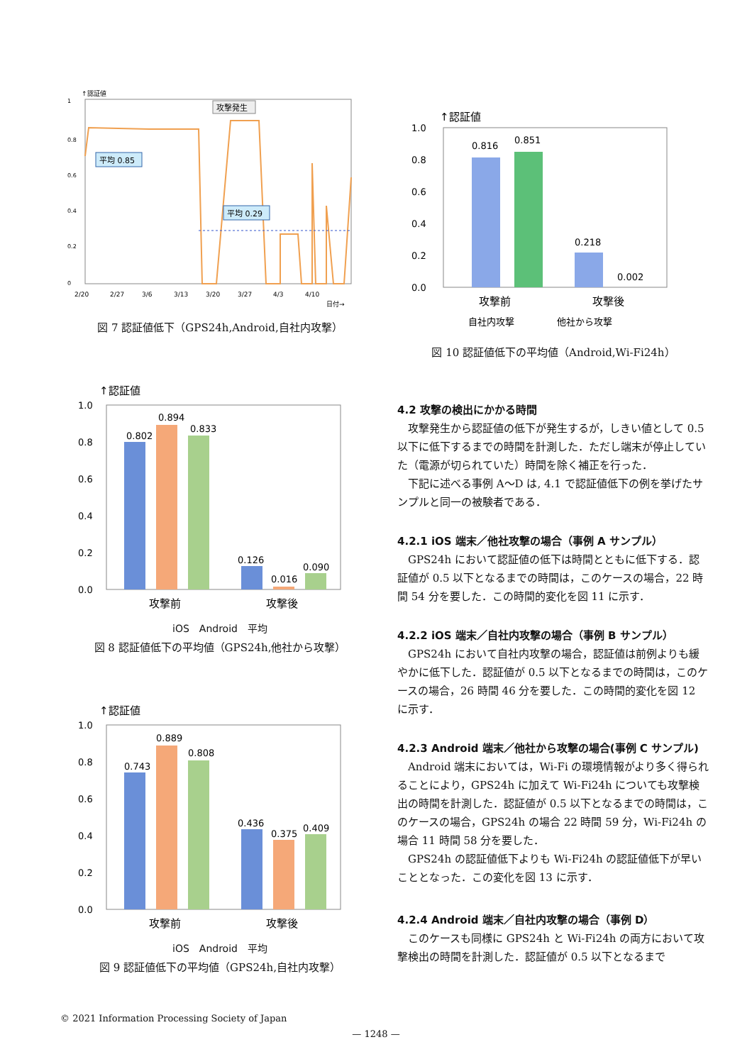↑認証値
1
0.8
0.6
0.4
0.2
0
平均 0.85
平均 0.29
攻撃発生
2/20
2/27
3/6
3/13
3/20
3/27
4/3
4/10
日付→
図 7 認証値低下（GPS24h,Android,自社内攻撃）
↑認証値
1.0
0.8
0.6
0.4
0.2
0.0
0.802
0.894
0.833
0.126
0.016
0.090
攻撃前
攻撃後
iOS　Android　平均
図 8 認証値低下の平均値（GPS24h,他社から攻撃）
↑認証値
1.0
0.8
0.6
0.4
0.2
0.0
0.743
0.889
0.808
0.436
0.375
0.409
攻撃前
攻撃後
iOS　Android　平均
図 9 認証値低下の平均値（GPS24h,自社内攻撃）
↑認証値
1.0
0.8
0.6
0.4
0.2
0.0
0.816
0.851
0.218
0.002
攻撃前
攻撃後
自社内攻撃
他社から攻撃
図 10 認証値低下の平均値（Android,Wi-Fi24h）
4.2 攻撃の検出にかかる時間
攻撃発生から認証値の低下が発生するが，しきい値として 0.5 以下に低下するまでの時間を計測した．ただし端末が停止していた（電源が切られていた）時間を除く補正を行った．
下記に述べる事例 A～D は, 4.1 で認証値低下の例を挙げたサンプルと同一の被験者である．
4.2.1 iOS 端末／他社攻撃の場合（事例 A サンプル）
GPS24h において認証値の低下は時間とともに低下する．認証値が 0.5 以下となるまでの時間は，このケースの場合，22 時間 54 分を要した．この時間的変化を図 11 に示す．
4.2.2 iOS 端末／自社内攻撃の場合（事例 B サンプル）
GPS24h において自社内攻撃の場合，認証値は前例よりも緩やかに低下した．認証値が 0.5 以下となるまでの時間は，このケースの場合，26 時間 46 分を要した．この時間的変化を図 12 に示す．
4.2.3 Android 端末／他社から攻撃の場合(事例 C サンプル)
Android 端末においては，Wi-Fi の環境情報がより多く得られることにより，GPS24h に加えて Wi-Fi24h についても攻撃検出の時間を計測した．認証値が 0.5 以下となるまでの時間は，このケースの場合，GPS24h の場合 22 時間 59 分，Wi-Fi24h の場合 11 時間 58 分を要した．
GPS24h の認証値低下よりも Wi-Fi24h の認証値低下が早いこととなった．この変化を図 13 に示す．
4.2.4 Android 端末／自社内攻撃の場合（事例 D）
このケースも同様に GPS24h と Wi-Fi24h の両方において攻撃検出の時間を計測した．認証値が 0.5 以下となるまで
© 2021 Information Processing Society of Japan
— 1248 —